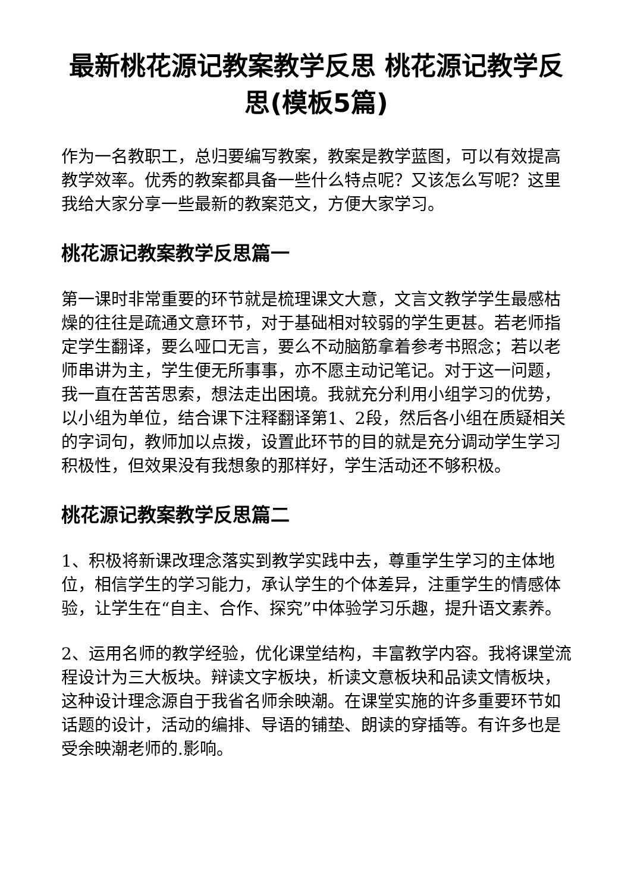最新桃花源记教案教学反思 桃花源记教学反思(模板5篇)
作为一名教职工，总归要编写教案，教案是教学蓝图，可以有效提高教学效率。优秀的教案都具备一些什么特点呢？又该怎么写呢？这里我给大家分享一些最新的教案范文，方便大家学习。
桃花源记教案教学反思篇一
第一课时非常重要的环节就是梳理课文大意，文言文教学学生最感枯燥的往往是疏通文意环节，对于基础相对较弱的学生更甚。若老师指定学生翻译，要么哑口无言，要么不动脑筋拿着参考书照念；若以老师串讲为主，学生便无所事事，亦不愿主动记笔记。对于这一问题，我一直在苦苦思索，想法走出困境。我就充分利用小组学习的优势，以小组为单位，结合课下注释翻译第1、2段，然后各小组在质疑相关的字词句，教师加以点拨，设置此环节的目的就是充分调动学生学习积极性，但效果没有我想象的那样好，学生活动还不够积极。
桃花源记教案教学反思篇二
1、积极将新课改理念落实到教学实践中去，尊重学生学习的主体地位，相信学生的学习能力，承认学生的个体差异，注重学生的情感体验，让学生在“自主、合作、探究”中体验学习乐趣，提升语文素养。
2、运用名师的教学经验，优化课堂结构，丰富教学内容。我将课堂流程设计为三大板块。辩读文字板块，析读文意板块和品读文情板块，这种设计理念源自于我省名师余映潮。在课堂实施的许多重要环节如话题的设计，活动的编排、导语的铺垫、朗读的穿插等。有许多也是受余映潮老师的.影响。